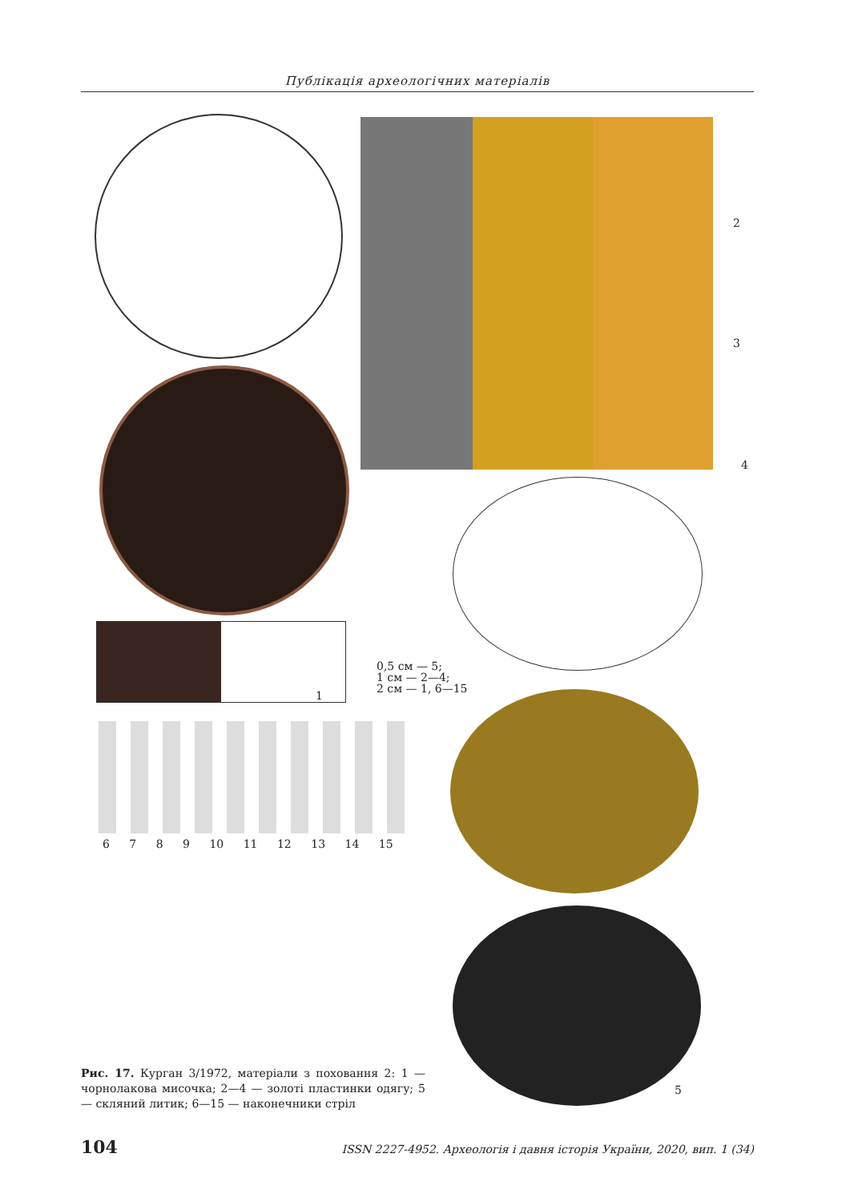Публікація археологічних матеріалів
1
0,5 см — 5;
1 см — 2—4;
2 см — 1, 6—15
2
3
4
5
6 7 8 9 10 11 12 13 14 15
Рис. 17. Курган 3/1972, матеріали з поховання 2: 1 — чорнолакова мисочка; 2—4 — золоті пластинки одягу; 5 — скляний литик; 6—15 — наконечники стріл
104 ISSN 2227-4952. Археологія і давня історія України, 2020, вип. 1 (34)